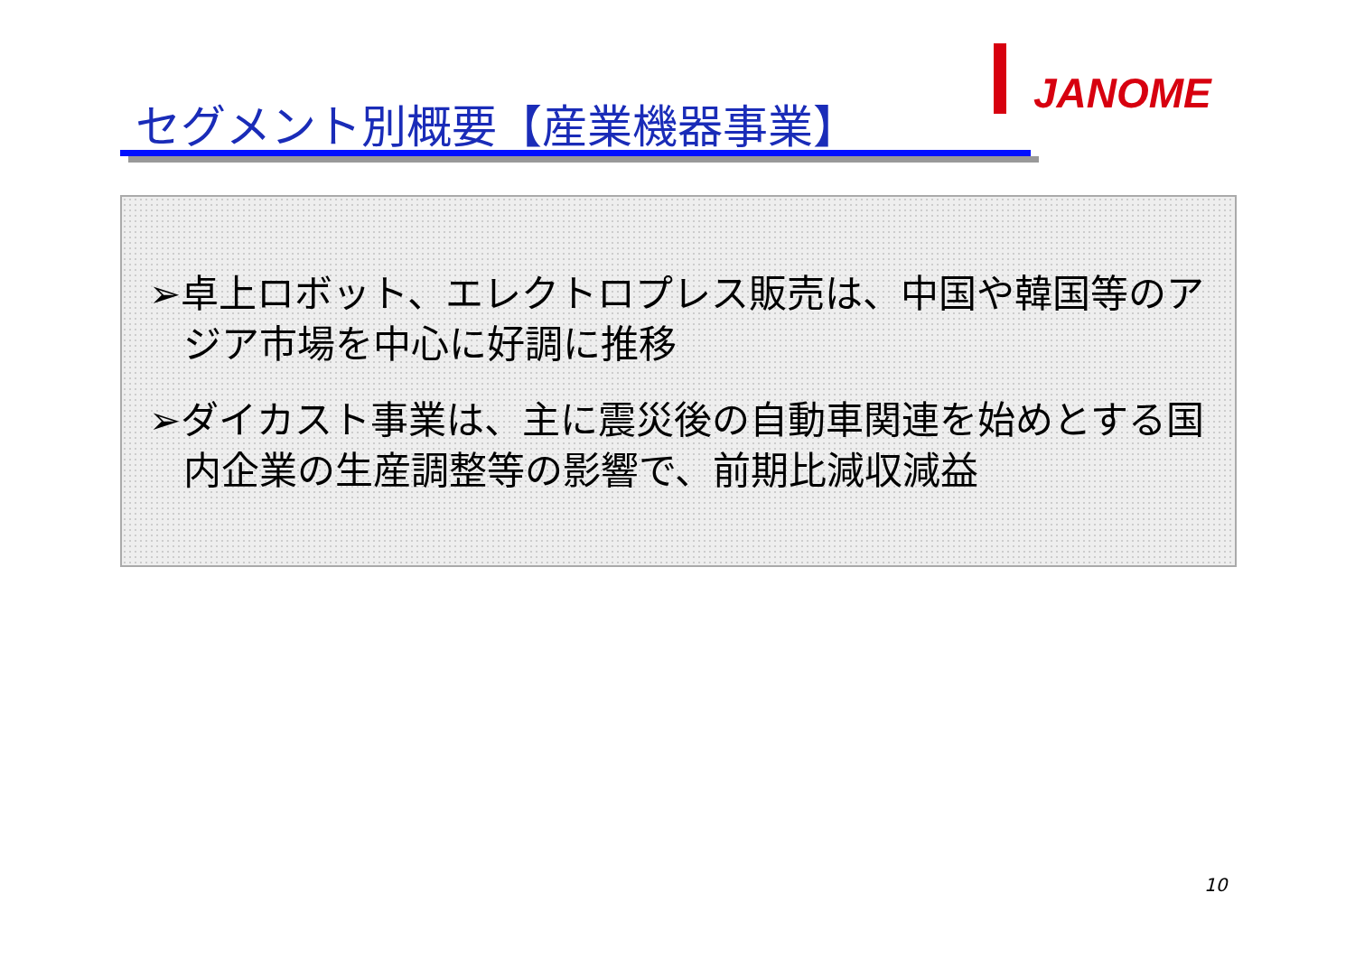JANOME
セグメント別概要【産業機器事業】
➢卓上ロボット、エレクトロプレス販売は、中国や韓国等のアジア市場を中心に好調に推移
➢ダイカスト事業は、主に震災後の自動車関連を始めとする国内企業の生産調整等の影響で、前期比減収減益
10